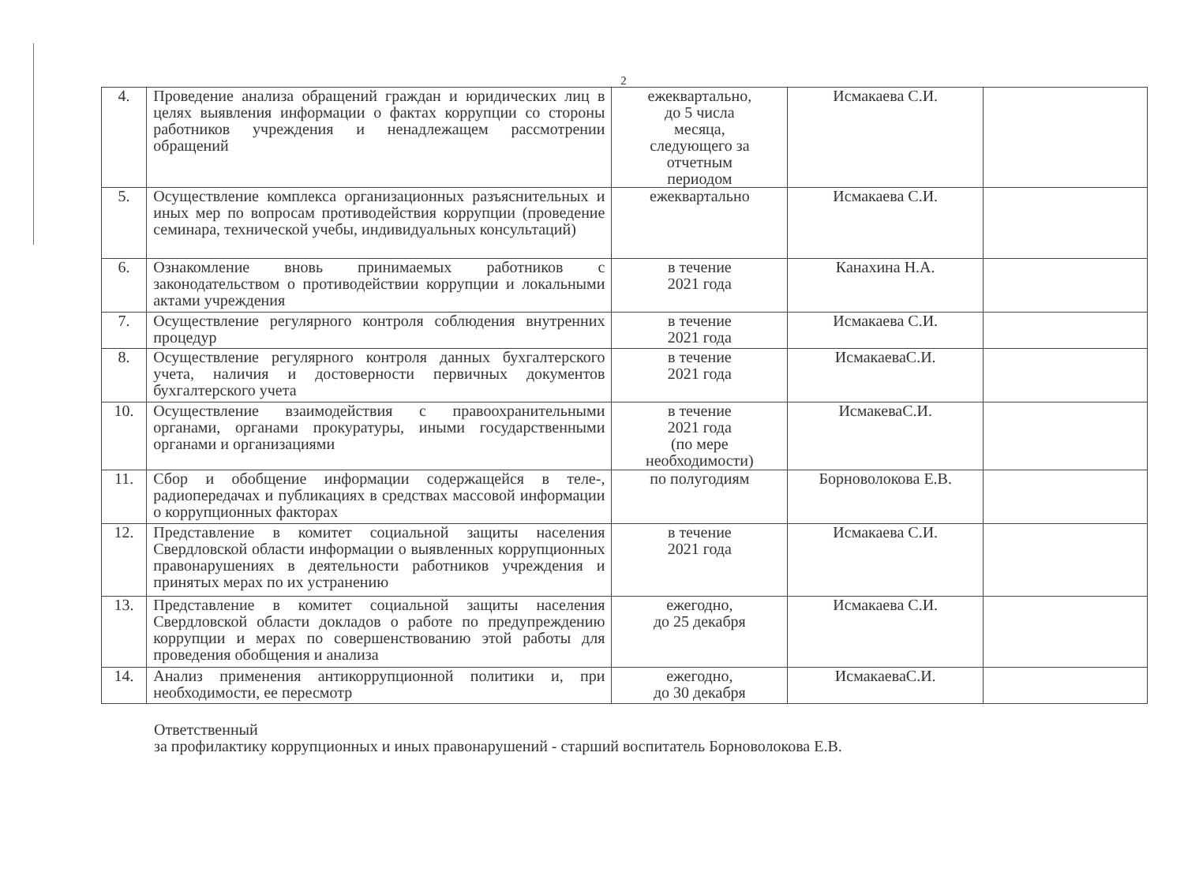2
| 4. | Проведение анализа обращений граждан и юридических лиц в целях выявления информации о фактах коррупции со стороны работников учреждения и ненадлежащем рассмотрении обращений | ежеквартально, до 5 числа месяца, следующего за отчетным периодом | Исмакаева С.И. | |
| 5. | Осуществление комплекса организационных разъяснительных и иных мер по вопросам противодействия коррупции (проведение семинара, технической учебы, индивидуальных консультаций) | ежеквартально | Исмакаева С.И. | |
| 6. | Ознакомление вновь принимаемых работников с законодательством о противодействии коррупции и локальными актами учреждения | в течение 2021 года | Канахина Н.А. | |
| 7. | Осуществление регулярного контроля соблюдения внутренних процедур | в течение 2021 года | Исмакаева С.И. | |
| 8. | Осуществление регулярного контроля данных бухгалтерского учета, наличия и достоверности первичных документов бухгалтерского учета | в течение 2021 года | ИсмакаеваС.И. | |
| 10. | Осуществление взаимодействия с правоохранительными органами, органами прокуратуры, иными государственными органами и организациями | в течение 2021 года (по мере необходимости) | ИсмакеваС.И. | |
| 11. | Сбор и обобщение информации содержащейся в теле-, радиопередачах и публикациях в средствах массовой информации о коррупционных факторах | по полугодиям | Борноволокова Е.В. | |
| 12. | Представление в комитет социальной защиты населения Свердловской области информации о выявленных коррупционных правонарушениях в деятельности работников учреждения и принятых мерах по их устранению | в течение 2021 года | Исмакаева С.И. | |
| 13. | Представление в комитет социальной защиты населения Свердловской области докладов о работе по предупреждению коррупции и мерах по совершенствованию этой работы для проведения обобщения и анализа | ежегодно, до 25 декабря | Исмакаева С.И. | |
| 14. | Анализ применения антикоррупционной политики и, при необходимости, ее пересмотр | ежегодно, до 30 декабря | ИсмакаеваС.И. | |
Ответственный
за профилактику коррупционных и иных правонарушений - старший воспитатель Борноволокова Е.В.